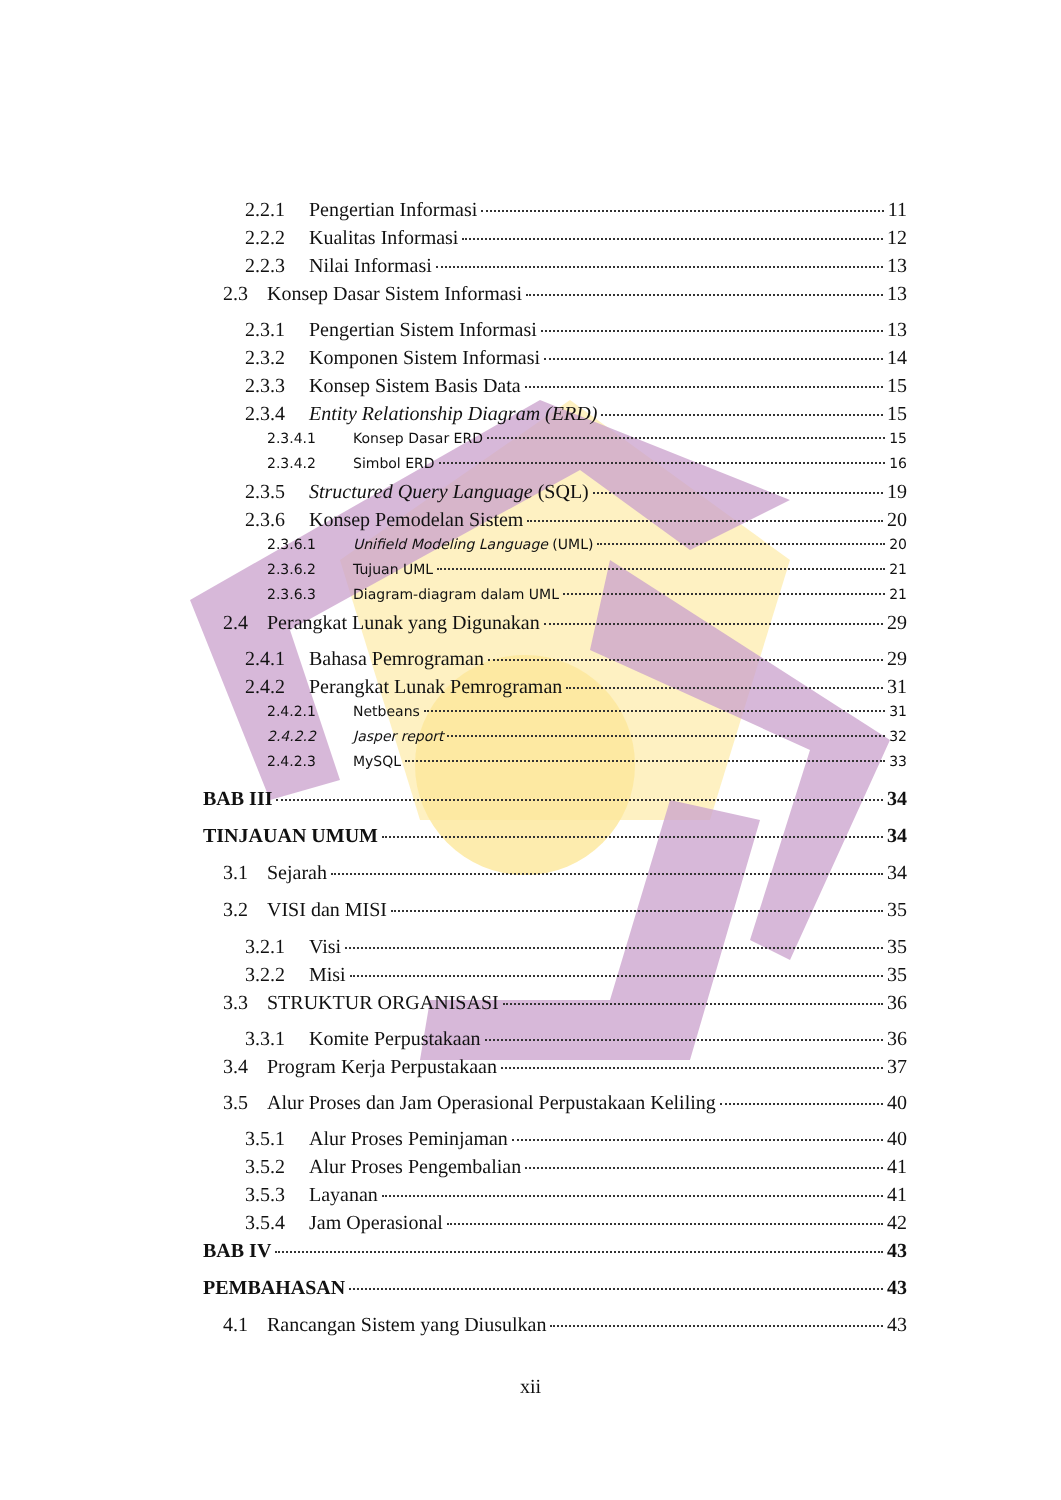2.2.1 Pengertian Informasi 11
2.2.2 Kualitas Informasi 12
2.2.3 Nilai Informasi 13
2.3 Konsep Dasar Sistem Informasi 13
2.3.1 Pengertian Sistem Informasi 13
2.3.2 Komponen Sistem Informasi 14
2.3.3 Konsep Sistem Basis Data 15
2.3.4 Entity Relationship Diagram (ERD) 15
2.3.4.1 Konsep Dasar ERD 15
2.3.4.2 Simbol ERD 16
2.3.5 Structured Query Language (SQL) 19
2.3.6 Konsep Pemodelan Sistem 20
2.3.6.1 Unifield Modeling Language (UML) 20
2.3.6.2 Tujuan UML 21
2.3.6.3 Diagram-diagram dalam UML 21
2.4 Perangkat Lunak yang Digunakan 29
2.4.1 Bahasa Pemrograman 29
2.4.2 Perangkat Lunak Pemrograman 31
2.4.2.1 Netbeans 31
2.4.2.2 Jasper report 32
2.4.2.3 MySQL 33
BAB III 34
TINJAUAN UMUM 34
3.1 Sejarah 34
3.2 VISI dan MISI 35
3.2.1 Visi 35
3.2.2 Misi 35
3.3 STRUKTUR ORGANISASI 36
3.3.1 Komite Perpustakaan 36
3.4 Program Kerja Perpustakaan 37
3.5 Alur Proses dan Jam Operasional Perpustakaan Keliling 40
3.5.1 Alur Proses Peminjaman 40
3.5.2 Alur Proses Pengembalian 41
3.5.3 Layanan 41
3.5.4 Jam Operasional 42
BAB IV 43
PEMBAHASAN 43
4.1 Rancangan Sistem yang Diusulkan 43
xii